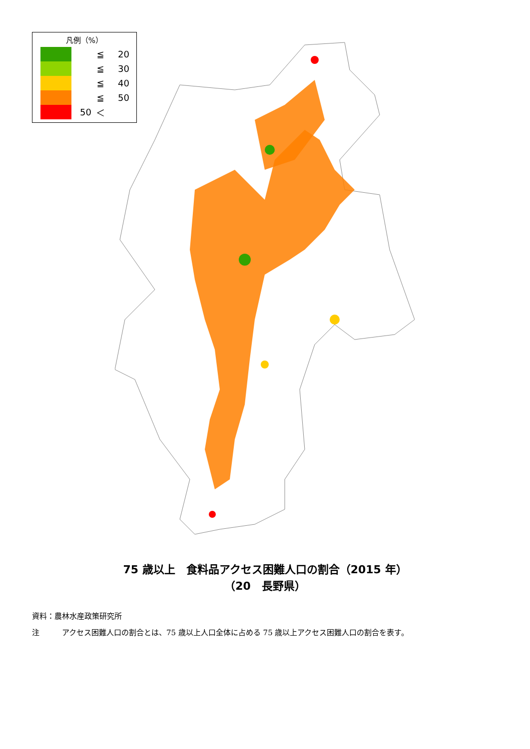凡例（%）
≦ 20
≦ 30
≦ 40
≦ 50
50 ＜
75 歳以上　食料品アクセス困難人口の割合（2015 年）
（20　長野県）
資料：農林水産政策研究所
注　　　アクセス困難人口の割合とは、75 歳以上人口全体に占める 75 歳以上アクセス困難人口の割合を表す。